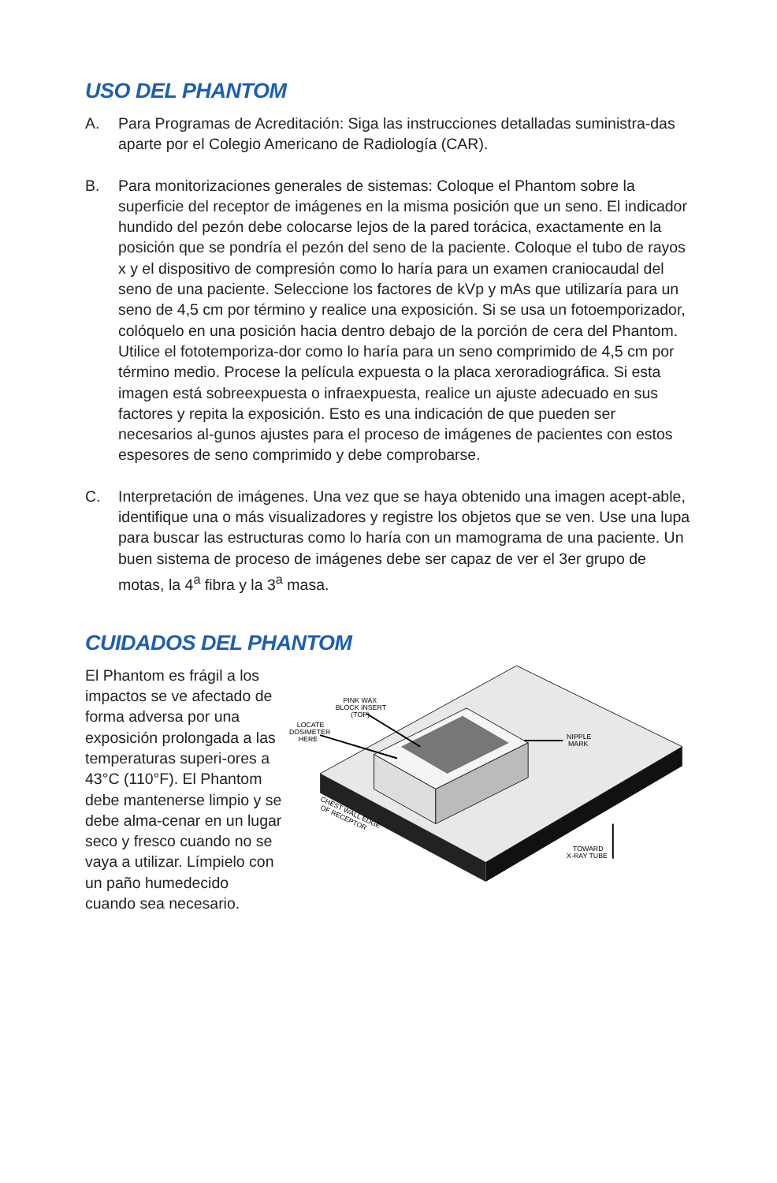USO DEL PHANTOM
A. Para Programas de Acreditación: Siga las instrucciones detalladas suministra-das aparte por el Colegio Americano de Radiología (CAR).
B. Para monitorizaciones generales de sistemas: Coloque el Phantom sobre la superficie del receptor de imágenes en la misma posición que un seno. El indicador hundido del pezón debe colocarse lejos de la pared torácica, exactamente en la posición que se pondría el pezón del seno de la paciente. Coloque el tubo de rayos x y el dispositivo de compresión como lo haría para un examen craniocaudal del seno de una paciente. Seleccione los factores de kVp y mAs que utilizaría para un seno de 4,5 cm por término y realice una exposición. Si se usa un fotoemporizador, colóquelo en una posición hacia dentro debajo de la porción de cera del Phantom. Utilice el fototemporiza-dor como lo haría para un seno comprimido de 4,5 cm por término medio. Procese la película expuesta o la placa xeroradiográfica. Si esta imagen está sobreexpuesta o infraexpuesta, realice un ajuste adecuado en sus factores y repita la exposición. Esto es una indicación de que pueden ser necesarios al-gunos ajustes para el proceso de imágenes de pacientes con estos espesores de seno comprimido y debe comprobarse.
C. Interpretación de imágenes. Una vez que se haya obtenido una imagen acept-able, identifique una o más visualizadores y registre los objetos que se ven. Use una lupa para buscar las estructuras como lo haría con un mamograma de una paciente. Un buen sistema de proceso de imágenes debe ser capaz de ver el 3er grupo de motas, la 4<sup>a</sup> fibra y la 3<sup>a</sup> masa.
CUIDADOS DEL PHANTOM
El Phantom es frágil a los impactos se ve afectado de forma adversa por una exposición prolongada a las temperaturas superi-ores a 43°C (110°F). El Phantom debe mantenerse limpio y se debe alma-cenar en un lugar seco y fresco cuando no se vaya a utilizar. Límpielo con un paño humedecido cuando sea necesario.
PINK WAX
BLOCK INSERT
(TOP)
LOCATE
DOSIMETER
HERE
NIPPLE
MARK
CHEST WALL EDGE
OF RECEPTOR
TOWARD
X-RAY TUBE